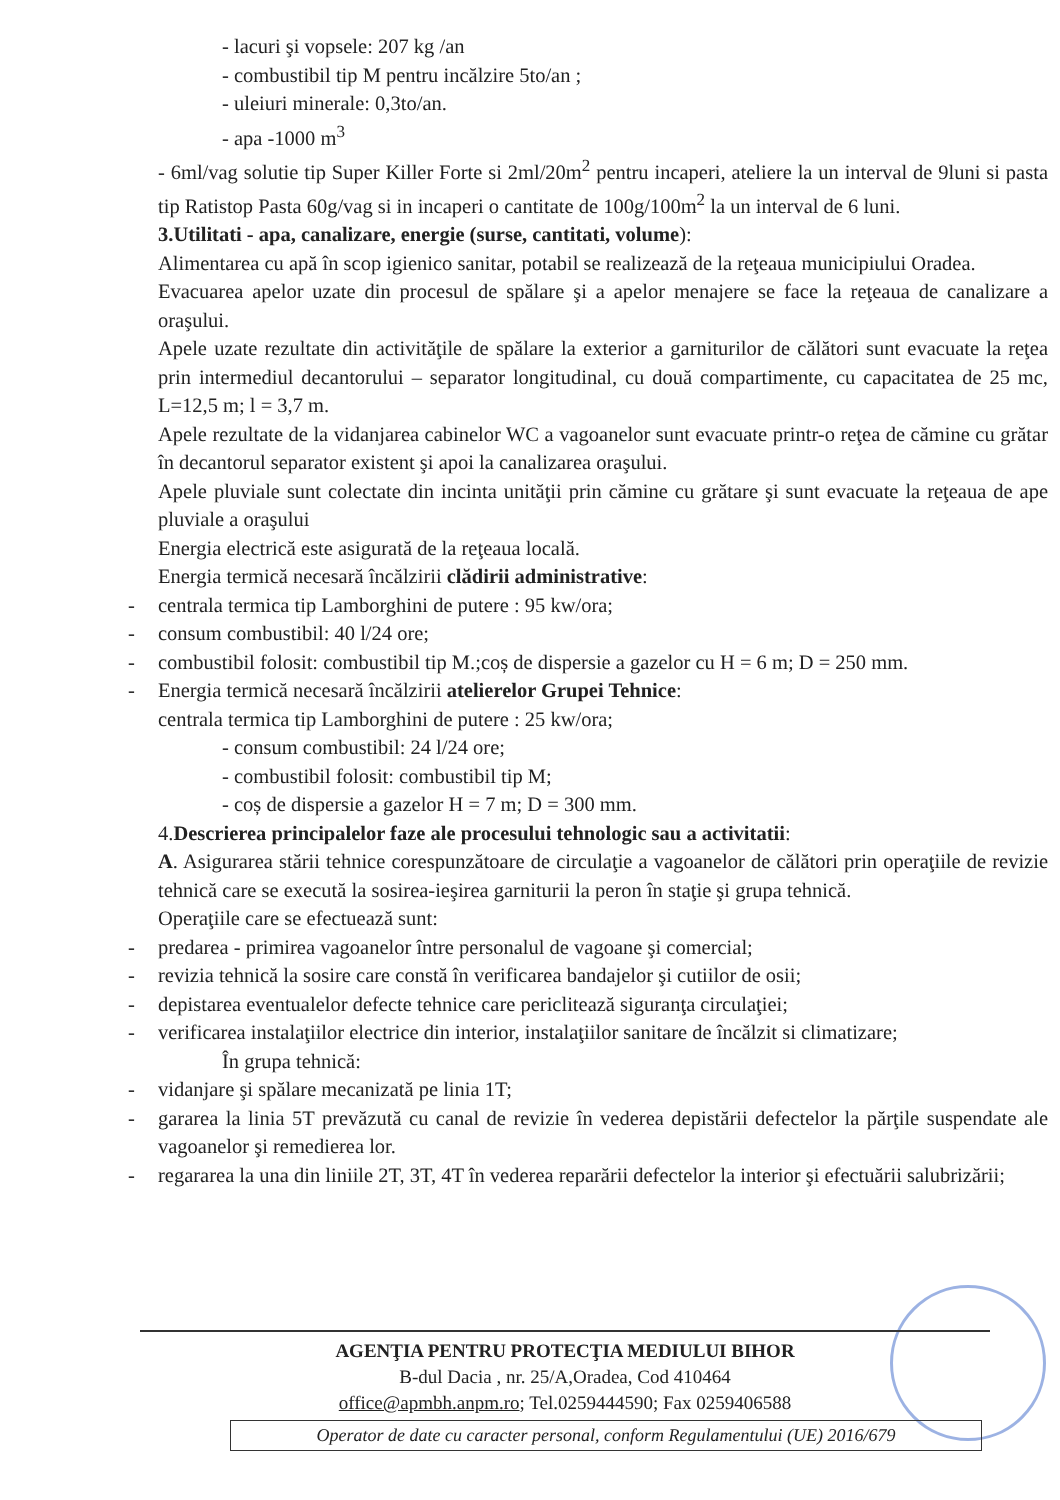- lacuri şi vopsele: 207 kg /an
- combustibil tip M pentru incălzire 5to/an ;
- uleiuri minerale: 0,3to/an.
- apa -1000 m<sup>3</sup>
- 6ml/vag solutie tip Super Killer Forte si 2ml/20m<sup>2</sup> pentru incaperi, ateliere la un interval de 9luni si pasta tip Ratistop Pasta 60g/vag si in incaperi o cantitate de 100g/100m<sup>2</sup> la un interval de 6 luni.
3.Utilitati - apa, canalizare, energie (surse, cantitati, volume):
Alimentarea cu apă în scop igienico sanitar, potabil se realizează de la reţeaua municipiului Oradea.
Evacuarea apelor uzate din procesul de spălare şi a apelor menajere se face la reţeaua de canalizare a oraşului.
Apele uzate rezultate din activităţile de spălare la exterior a garniturilor de călători sunt evacuate la reţea prin intermediul decantorului – separator longitudinal, cu două compartimente, cu capacitatea de 25 mc, L=12,5 m; l = 3,7 m.
Apele rezultate de la vidanjarea cabinelor WC a vagoanelor sunt evacuate printr-o reţea de cămine cu grătar în decantorul separator existent şi apoi la canalizarea oraşului.
Apele pluviale sunt colectate din incinta unităţii prin cămine cu grătare şi sunt evacuate la reţeaua de ape pluviale a oraşului
Energia electrică este asigurată de la reţeaua locală.
Energia termică necesară încălzirii clădirii administrative:
- centrala termica tip Lamborghini de putere : 95 kw/ora;
- consum combustibil: 40 l/24 ore;
- combustibil folosit: combustibil tip M.;coș de dispersie a gazelor cu H = 6 m; D = 250 mm.
- Energia termică necesară încălzirii atelierelor Grupei Tehnice:
centrala termica tip Lamborghini de putere : 25 kw/ora;
- consum combustibil: 24 l/24 ore;
- combustibil folosit: combustibil tip M;
- coș de dispersie a gazelor H = 7 m; D = 300 mm.
4.Descrierea principalelor faze ale procesului tehnologic sau a activitatii:
A. Asigurarea stării tehnice corespunzătoare de circulaţie a vagoanelor de călători prin operaţiile de revizie tehnică care se execută la sosirea-ieşirea garniturii la peron în staţie şi grupa tehnică.
Operaţiile care se efectuează sunt:
- predarea - primirea vagoanelor între personalul de vagoane şi comercial;
- revizia tehnică la sosire care constă în verificarea bandajelor şi cutiilor de osii;
- depistarea eventualelor defecte tehnice care periclitează siguranţa circulaţiei;
- verificarea instalaţiilor electrice din interior, instalaţiilor sanitare de încălzit si climatizare;
În grupa tehnică:
- vidanjare şi spălare mecanizată pe linia 1T;
- gararea la linia 5T prevăzută cu canal de revizie în vederea depistării defectelor la părţile suspendate ale vagoanelor şi remedierea lor.
- regararea la una din liniile 2T, 3T, 4T în vederea reparării defectelor la interior şi efectuării salubrizării;
AGENŢIA PENTRU PROTECŢIA MEDIULUI BIHOR
B-dul Dacia , nr. 25/A,Oradea, Cod 410464
office@apmbh.anpm.ro; Tel.0259444590; Fax 0259406588
Operator de date cu caracter personal, conform Regulamentului (UE) 2016/679